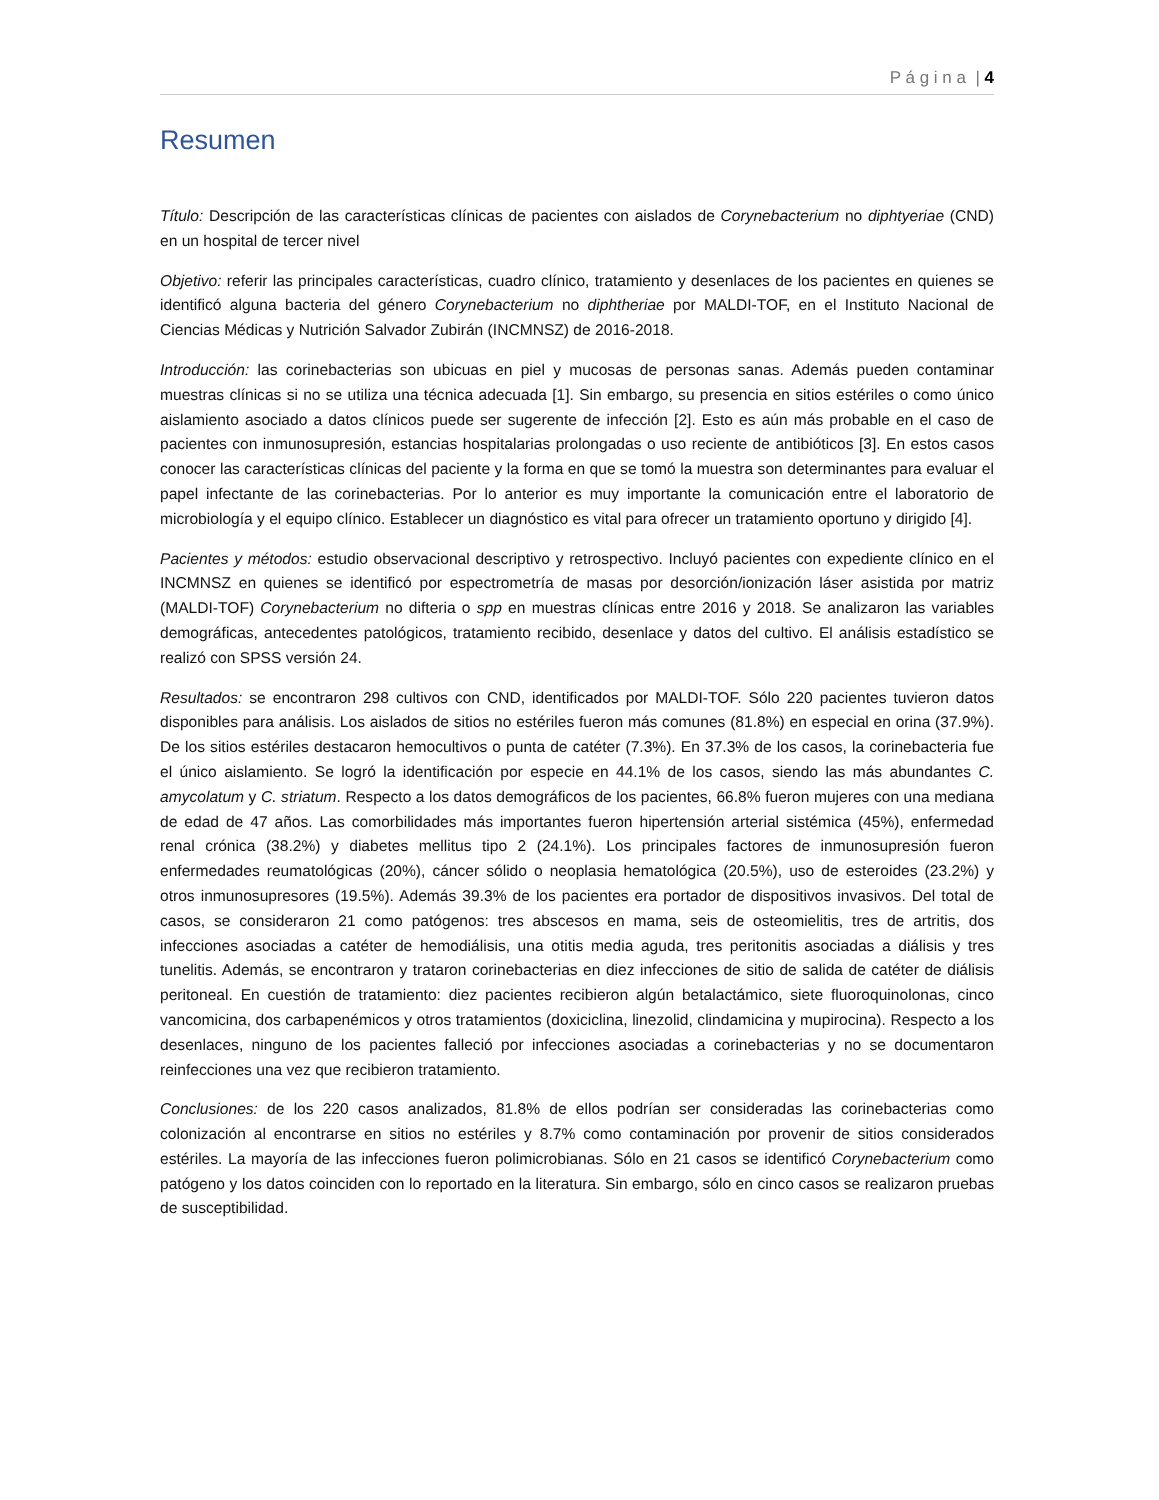P á g i n a | 4
Resumen
Título: Descripción de las características clínicas de pacientes con aislados de Corynebacterium no diphtyeriae (CND) en un hospital de tercer nivel
Objetivo: referir las principales características, cuadro clínico, tratamiento y desenlaces de los pacientes en quienes se identificó alguna bacteria del género Corynebacterium no diphtheriae por MALDI-TOF, en el Instituto Nacional de Ciencias Médicas y Nutrición Salvador Zubirán (INCMNSZ) de 2016-2018.
Introducción: las corinebacterias son ubicuas en piel y mucosas de personas sanas. Además pueden contaminar muestras clínicas si no se utiliza una técnica adecuada [1]. Sin embargo, su presencia en sitios estériles o como único aislamiento asociado a datos clínicos puede ser sugerente de infección [2]. Esto es aún más probable en el caso de pacientes con inmunosupresión, estancias hospitalarias prolongadas o uso reciente de antibióticos [3]. En estos casos conocer las características clínicas del paciente y la forma en que se tomó la muestra son determinantes para evaluar el papel infectante de las corinebacterias. Por lo anterior es muy importante la comunicación entre el laboratorio de microbiología y el equipo clínico. Establecer un diagnóstico es vital para ofrecer un tratamiento oportuno y dirigido [4].
Pacientes y métodos: estudio observacional descriptivo y retrospectivo. Incluyó pacientes con expediente clínico en el INCMNSZ en quienes se identificó por espectrometría de masas por desorción/ionización láser asistida por matriz (MALDI-TOF) Corynebacterium no difteria o spp en muestras clínicas entre 2016 y 2018. Se analizaron las variables demográficas, antecedentes patológicos, tratamiento recibido, desenlace y datos del cultivo. El análisis estadístico se realizó con SPSS versión 24.
Resultados: se encontraron 298 cultivos con CND, identificados por MALDI-TOF. Sólo 220 pacientes tuvieron datos disponibles para análisis. Los aislados de sitios no estériles fueron más comunes (81.8%) en especial en orina (37.9%). De los sitios estériles destacaron hemocultivos o punta de catéter (7.3%). En 37.3% de los casos, la corinebacteria fue el único aislamiento. Se logró la identificación por especie en 44.1% de los casos, siendo las más abundantes C. amycolatum y C. striatum. Respecto a los datos demográficos de los pacientes, 66.8% fueron mujeres con una mediana de edad de 47 años. Las comorbilidades más importantes fueron hipertensión arterial sistémica (45%), enfermedad renal crónica (38.2%) y diabetes mellitus tipo 2 (24.1%). Los principales factores de inmunosupresión fueron enfermedades reumatológicas (20%), cáncer sólido o neoplasia hematológica (20.5%), uso de esteroides (23.2%) y otros inmunosupresores (19.5%). Además 39.3% de los pacientes era portador de dispositivos invasivos. Del total de casos, se consideraron 21 como patógenos: tres abscesos en mama, seis de osteomielitis, tres de artritis, dos infecciones asociadas a catéter de hemodiálisis, una otitis media aguda, tres peritonitis asociadas a diálisis y tres tunelitis. Además, se encontraron y trataron corinebacterias en diez infecciones de sitio de salida de catéter de diálisis peritoneal. En cuestión de tratamiento: diez pacientes recibieron algún betalactámico, siete fluoroquinolonas, cinco vancomicina, dos carbapenémicos y otros tratamientos (doxiciclina, linezolid, clindamicina y mupirocina). Respecto a los desenlaces, ninguno de los pacientes falleció por infecciones asociadas a corinebacterias y no se documentaron reinfecciones una vez que recibieron tratamiento.
Conclusiones: de los 220 casos analizados, 81.8% de ellos podrían ser consideradas las corinebacterias como colonización al encontrarse en sitios no estériles y 8.7% como contaminación por provenir de sitios considerados estériles. La mayoría de las infecciones fueron polimicrobianas. Sólo en 21 casos se identificó Corynebacterium como patógeno y los datos coinciden con lo reportado en la literatura. Sin embargo, sólo en cinco casos se realizaron pruebas de susceptibilidad.